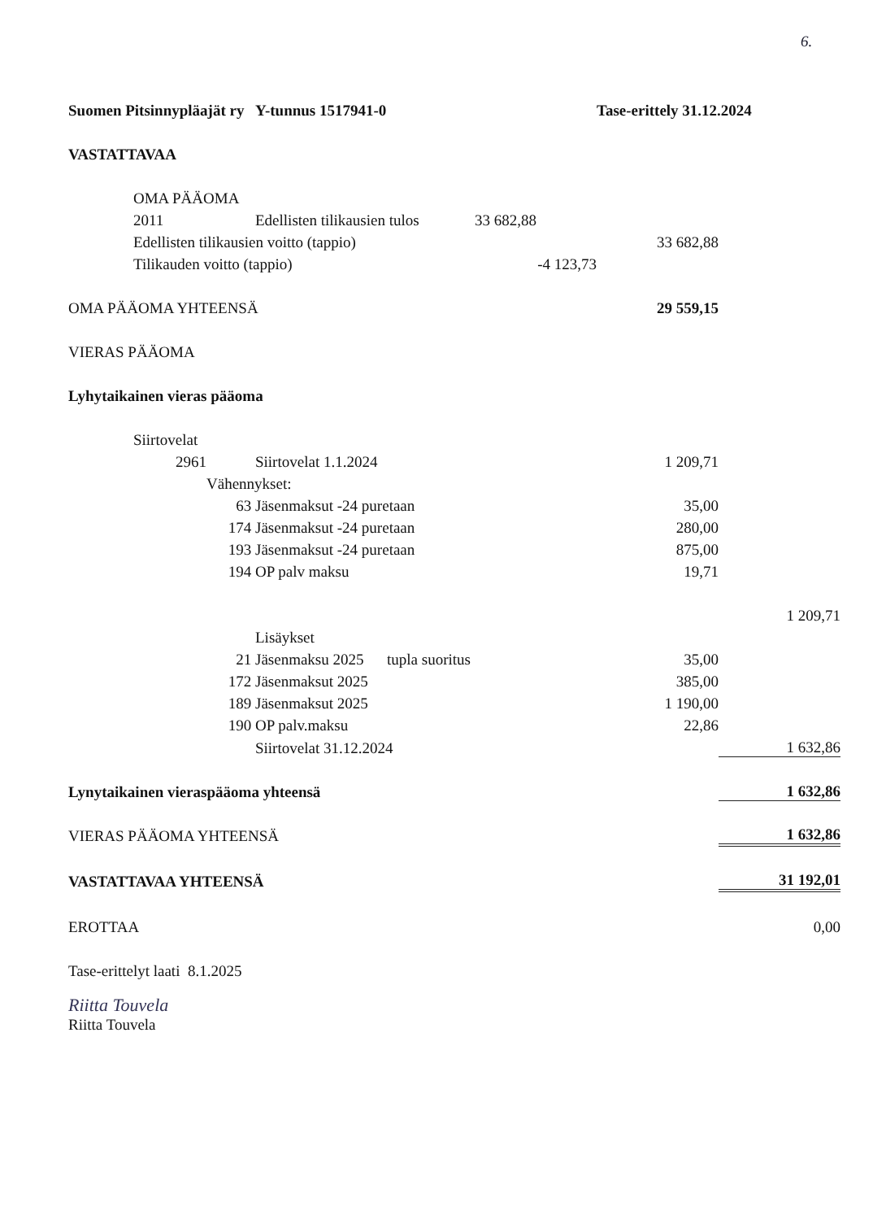6.
| Suomen Pitsinnypläajät ry Y-tunnus 1517941-0 | | | | | Tase-erittely 31.12.2024 | |
| VASTATTAVAA | | | | | | |
| | OMA PÄÄOMA | | | | | |
| | 2011 | | Edellisten tilikausien tulos | 33 682,88 | | |
| | Edellisten tilikausien voitto (tappio) | | | | 33 682,88 | |
| | Tilikauden voitto (tappio) | | | -4 123,73 | | |
| OMA PÄÄOMA YHTEENSÄ | | | | | 29 559,15 | |
| VIERAS PÄÄOMA | | | | | | |
| Lyhytaikainen vieras pääoma | | | | | | |
| | Siirtovelat | | | | | |
| | 2961 | | Siirtovelat 1.1.2024 | | 1 209,71 | |
| | | Vähennykset: | | | | |
| | 63 | | Jäsenmaksut -24 puretaan | | 35,00 | |
| | 174 | | Jäsenmaksut -24 puretaan | | 280,00 | |
| | 193 | | Jäsenmaksut -24 puretaan | | 875,00 | |
| | 194 | | OP palv maksu | | 19,71 | |
| | | | | | | 1 209,71 |
| | | | Lisäykset | | | |
| | 21 | | Jäsenmaksu 2025 tupla suoritus | | 35,00 | |
| | 172 | | Jäsenmaksut 2025 | | 385,00 | |
| | 189 | | Jäsenmaksut 2025 | | 1 190,00 | |
| | 190 | | OP palv.maksu | | 22,86 | |
| | | | Siirtovelat 31.12.2024 | | | 1 632,86 |
| Lynytaikainen vieraspääoma yhteensä | | | | | | 1 632,86 |
| VIERAS PÄÄOMA YHTEENSÄ | | | | | | 1 632,86 |
| VASTATTAVAA YHTEENSÄ | | | | | | 31 192,01 |
| EROTTAA | | | | | | 0,00 |
| Tase-erittelyt laati 8.1.2025 | | | | | | |
Riitta Touvela
Riitta Touvela